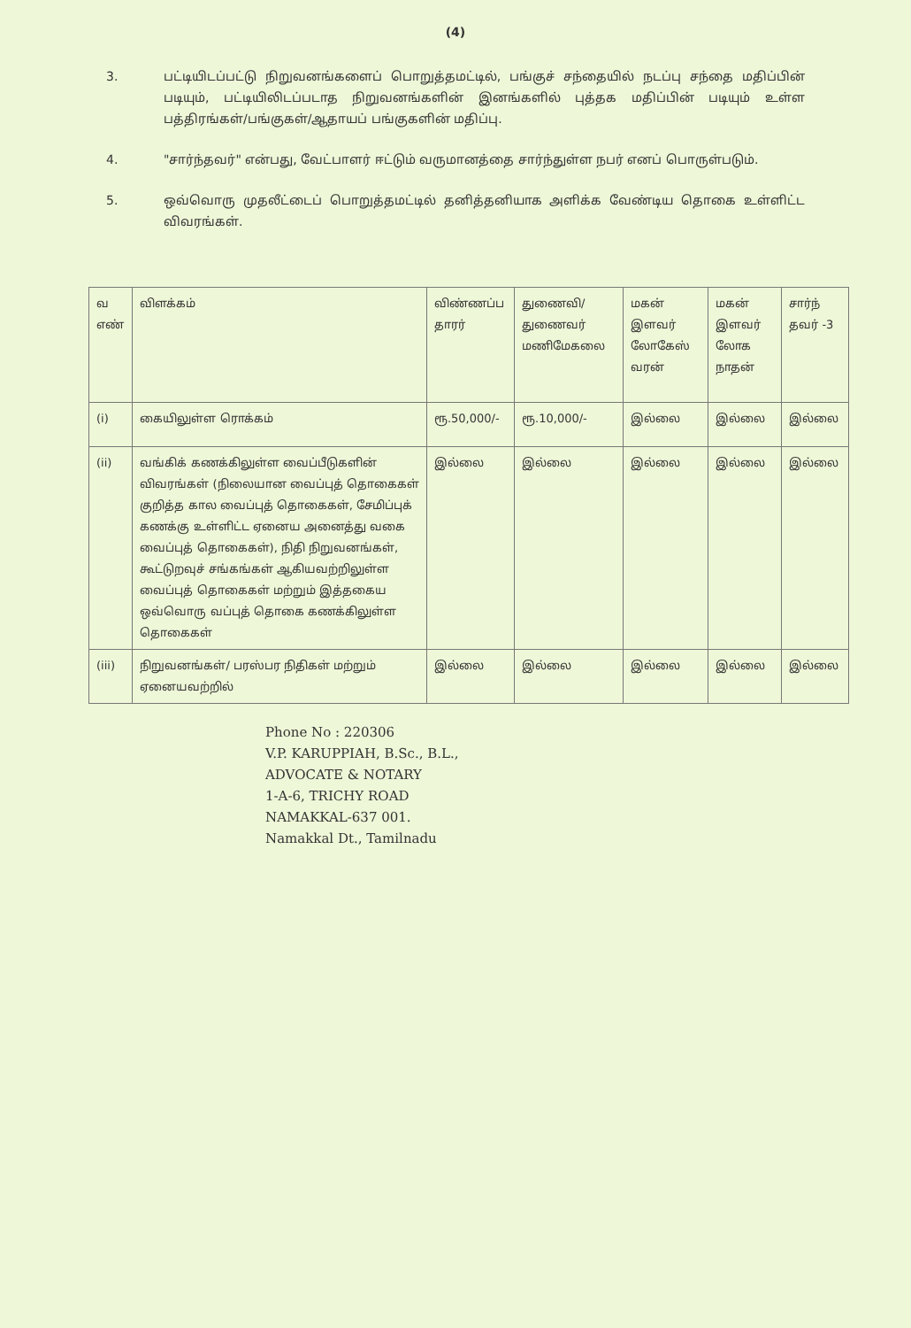(4)
3. பட்டியிடப்பட்டு நிறுவனங்களைப் பொறுத்தமட்டில், பங்குச் சந்தையில் நடப்பு சந்தை மதிப்பின் படியும், பட்டியிலிடப்படாத நிறுவனங்களின் இனங்களில் புத்தக மதிப்பின் படியும் உள்ள பத்திரங்கள்/பங்குகள்/ஆதாயப் பங்குகளின் மதிப்பு.
4. "சார்ந்தவர்" என்பது, வேட்பாளர் ஈட்டும் வருமானத்தை சார்ந்துள்ள நபர் எனப் பொருள்படும்.
5. ஒவ்வொரு முதலீட்டைப் பொறுத்தமட்டில் தனித்தனியாக அளிக்க வேண்டிய தொகை உள்ளிட்ட விவரங்கள்.
| வ எண் | விளக்கம் | விண்ணப்ப தாரர் | துணைவி/ துணைவர் மணிமேகலை | மகன் இளவர் லோகேஸ் வரன் | மகன் இளவர் லோக நாதன் | சார்ந் தவர் -3 |
| (i) | கையிலுள்ள ரொக்கம் | ரூ.50,000/- | ரூ.10,000/- | இல்லை | இல்லை | இல்லை |
| (ii) | வங்கிக் கணக்கிலுள்ள வைப்பீடுகளின் விவரங்கள் (நிலையான வைப்புத் தொகைகள் குறித்த கால வைப்புத் தொகைகள், சேமிப்புக் கணக்கு உள்ளிட்ட ஏனைய அனைத்து வகை வைப்புத் தொகைகள்), நிதி நிறுவனங்கள், கூட்டுறவுச் சங்கங்கள் ஆகியவற்றிலுள்ள வைப்புத் தொகைகள் மற்றும் இத்தகைய ஒவ்வொரு வப்புத் தொகை கணக்கிலுள்ள தொகைகள் | இல்லை | இல்லை | இல்லை | இல்லை | இல்லை |
| (iii) | நிறுவனங்கள்/ பரஸ்பர நிதிகள் மற்றும் ஏனையவற்றில் | இல்லை | இல்லை | இல்லை | இல்லை | இல்லை |
Phone No : 220306
V.P. KARUPPIAH, B.Sc., B.L.,
ADVOCATE & NOTARY
1-A-6, TRICHY ROAD
NAMAKKAL-637 001.
Namakkal Dt., Tamilnadu